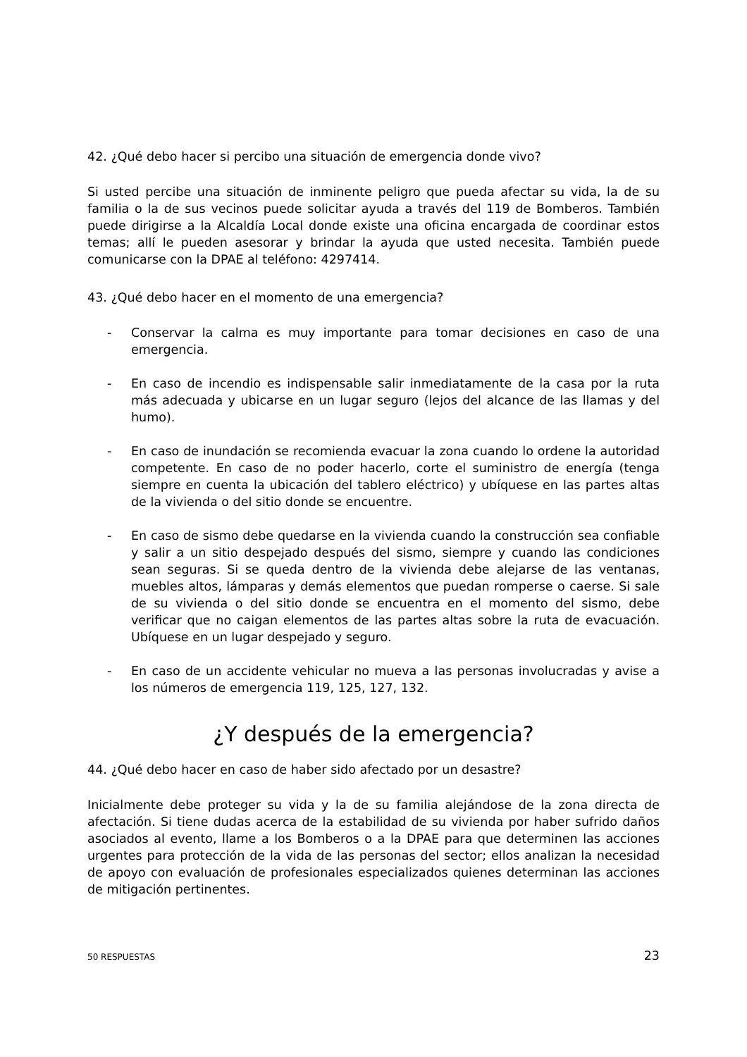42. ¿Qué debo hacer si percibo una situación de emergencia donde vivo?
Si usted percibe una situación de inminente peligro que pueda afectar su vida, la de su familia o la de sus vecinos puede solicitar ayuda a través del 119 de Bomberos. También puede dirigirse a la Alcaldía Local donde existe una oficina encargada de coordinar estos temas; allí le pueden asesorar y brindar la ayuda que usted necesita. También puede comunicarse con la DPAE al teléfono: 4297414.
43. ¿Qué debo hacer en el momento de una emergencia?
- Conservar la calma es muy importante para tomar decisiones en caso de una emergencia.
- En caso de incendio es indispensable salir inmediatamente de la casa por la ruta más adecuada y ubicarse en un lugar seguro (lejos del alcance de las llamas y del humo).
- En caso de inundación se recomienda evacuar la zona cuando lo ordene la autoridad competente. En caso de no poder hacerlo, corte el suministro de energía (tenga siempre en cuenta la ubicación del tablero eléctrico) y ubíquese en las partes altas de la vivienda o del sitio donde se encuentre.
- En caso de sismo debe quedarse en la vivienda cuando la construcción sea confiable y salir a un sitio despejado después del sismo, siempre y cuando las condiciones sean seguras. Si se queda dentro de la vivienda debe alejarse de las ventanas, muebles altos, lámparas y demás elementos que puedan romperse o caerse. Si sale de su vivienda o del sitio donde se encuentra en el momento del sismo, debe verificar que no caigan elementos de las partes altas sobre la ruta de evacuación. Ubíquese en un lugar despejado y seguro.
- En caso de un accidente vehicular no mueva a las personas involucradas y avise a los números de emergencia 119, 125, 127, 132.
¿Y después de la emergencia?
44. ¿Qué debo hacer en caso de haber sido afectado por un desastre?
Inicialmente debe proteger su vida y la de su familia alejándose de la zona directa de afectación. Si tiene dudas acerca de la estabilidad de su vivienda por haber sufrido daños asociados al evento, llame a los Bomberos o a la DPAE para que determinen las acciones urgentes para protección de la vida de las personas del sector; ellos analizan la necesidad de apoyo con evaluación de profesionales especializados quienes determinan las acciones de mitigación pertinentes.
50 RESPUESTAS 23